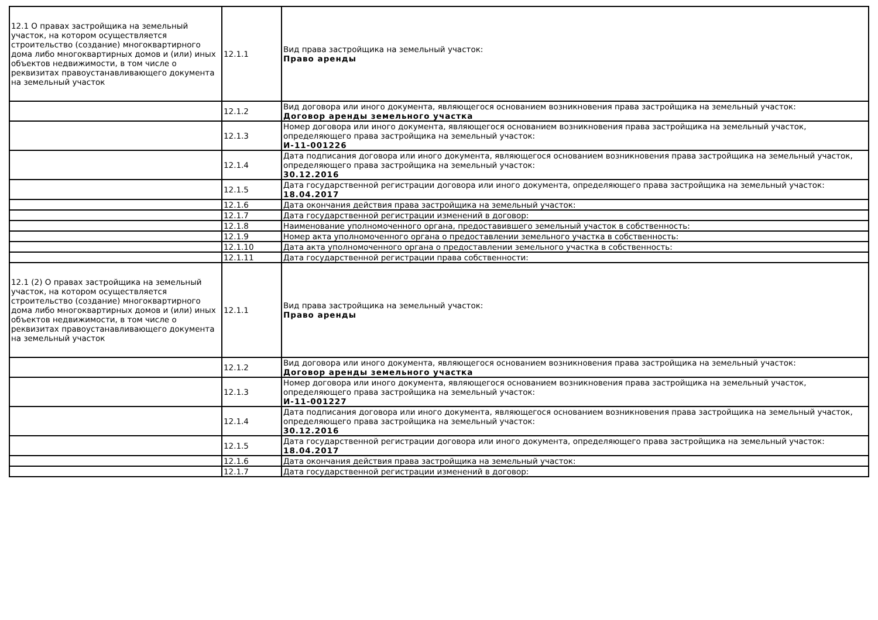| 12.1 О правах застройщика на земельный участок, на котором осуществляется строительство (создание) многоквартирного дома либо многоквартирных домов и (или) иных объектов недвижимости, в том числе о реквизитах правоустанавливающего документа на земельный участок | 12.1.1 | Вид права застройщика на земельный участок: Право аренды |
| | 12.1.2 | Вид договора или иного документа, являющегося основанием возникновения права застройщика на земельный участок: Договор аренды земельного участка |
| | 12.1.3 | Номер договора или иного документа, являющегося основанием возникновения права застройщика на земельный участок, определяющего права застройщика на земельный участок: И-11-001226 |
| | 12.1.4 | Дата подписания договора или иного документа, являющегося основанием возникновения права застройщика на земельный участок, определяющего права застройщика на земельный участок: 30.12.2016 |
| | 12.1.5 | Дата государственной регистрации договора или иного документа, определяющего права застройщика на земельный участок: 18.04.2017 |
| | 12.1.6 | Дата окончания действия права застройщика на земельный участок: |
| | 12.1.7 | Дата государственной регистрации изменений в договор: |
| | 12.1.8 | Наименование уполномоченного органа, предоставившего земельный участок в собственность: |
| | 12.1.9 | Номер акта уполномоченного органа о предоставлении земельного участка в собственность: |
| | 12.1.10 | Дата акта уполномоченного органа о предоставлении земельного участка в собственность: |
| | 12.1.11 | Дата государственной регистрации права собственности: |
| 12.1 (2) О правах застройщика на земельный участок, на котором осуществляется строительство (создание) многоквартирного дома либо многоквартирных домов и (или) иных объектов недвижимости, в том числе о реквизитах правоустанавливающего документа на земельный участок | 12.1.1 | Вид права застройщика на земельный участок: Право аренды |
| | 12.1.2 | Вид договора или иного документа, являющегося основанием возникновения права застройщика на земельный участок: Договор аренды земельного участка |
| | 12.1.3 | Номер договора или иного документа, являющегося основанием возникновения права застройщика на земельный участок, определяющего права застройщика на земельный участок: И-11-001227 |
| | 12.1.4 | Дата подписания договора или иного документа, являющегося основанием возникновения права застройщика на земельный участок, определяющего права застройщика на земельный участок: 30.12.2016 |
| | 12.1.5 | Дата государственной регистрации договора или иного документа, определяющего права застройщика на земельный участок: 18.04.2017 |
| | 12.1.6 | Дата окончания действия права застройщика на земельный участок: |
| | 12.1.7 | Дата государственной регистрации изменений в договор: |